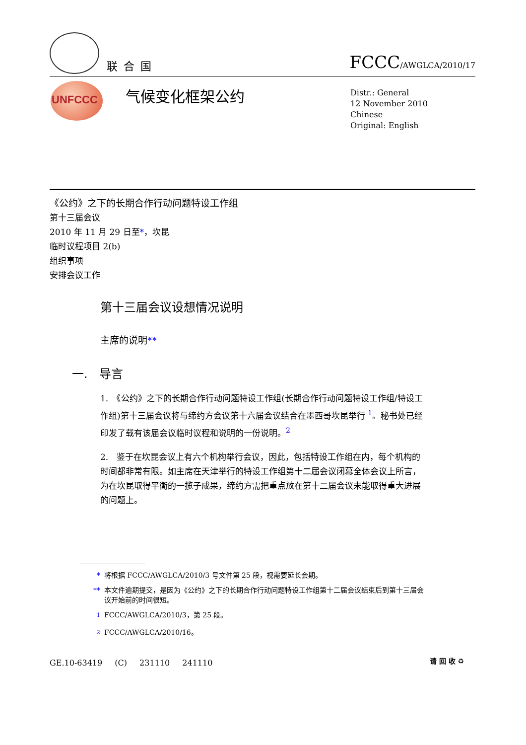联合国 FCCC/AWGLCA/2010/17
UNFCCC 气候变化框架公约
Distr.: General
12 November 2010
Chinese
Original: English
《公约》之下的长期合作行动问题特设工作组
第十三届会议
2010 年 11 月 29 日至*，坎昆
临时议程项目 2(b)
组织事项
安排会议工作
第十三届会议设想情况说明
主席的说明**
一. 导言
1.　《公约》之下的长期合作行动问题特设工作组(长期合作行动问题特设工作组/特设工作组)第十三届会议将与缔约方会议第十六届会议结合在墨西哥坎昆举行 <sup>1</sup>。秘书处已经印发了载有该届会议临时议程和说明的一份说明。<sup>2</sup>
2.　鉴于在坎昆会议上有六个机构举行会议，因此，包括特设工作组在内，每个机构的时间都非常有限。如主席在天津举行的特设工作组第十二届会议闭幕全体会议上所言，为在坎昆取得平衡的一揽子成果，缔约方需把重点放在第十二届会议未能取得重大进展的问题上。
* 将根据 FCCC/AWGLCA/2010/3 号文件第 25 段，视需要延长会期。
** 本文件逾期提交，是因为《公约》之下的长期合作行动问题特设工作组第十二届会议结束后到第十三届会议开始前的时间很短。
<sup>1</sup> FCCC/AWGLCA/2010/3，第 25 段。
<sup>2</sup> FCCC/AWGLCA/2010/16。
GE.10-63419 (C) 231110 241110 请 回 收 ♻